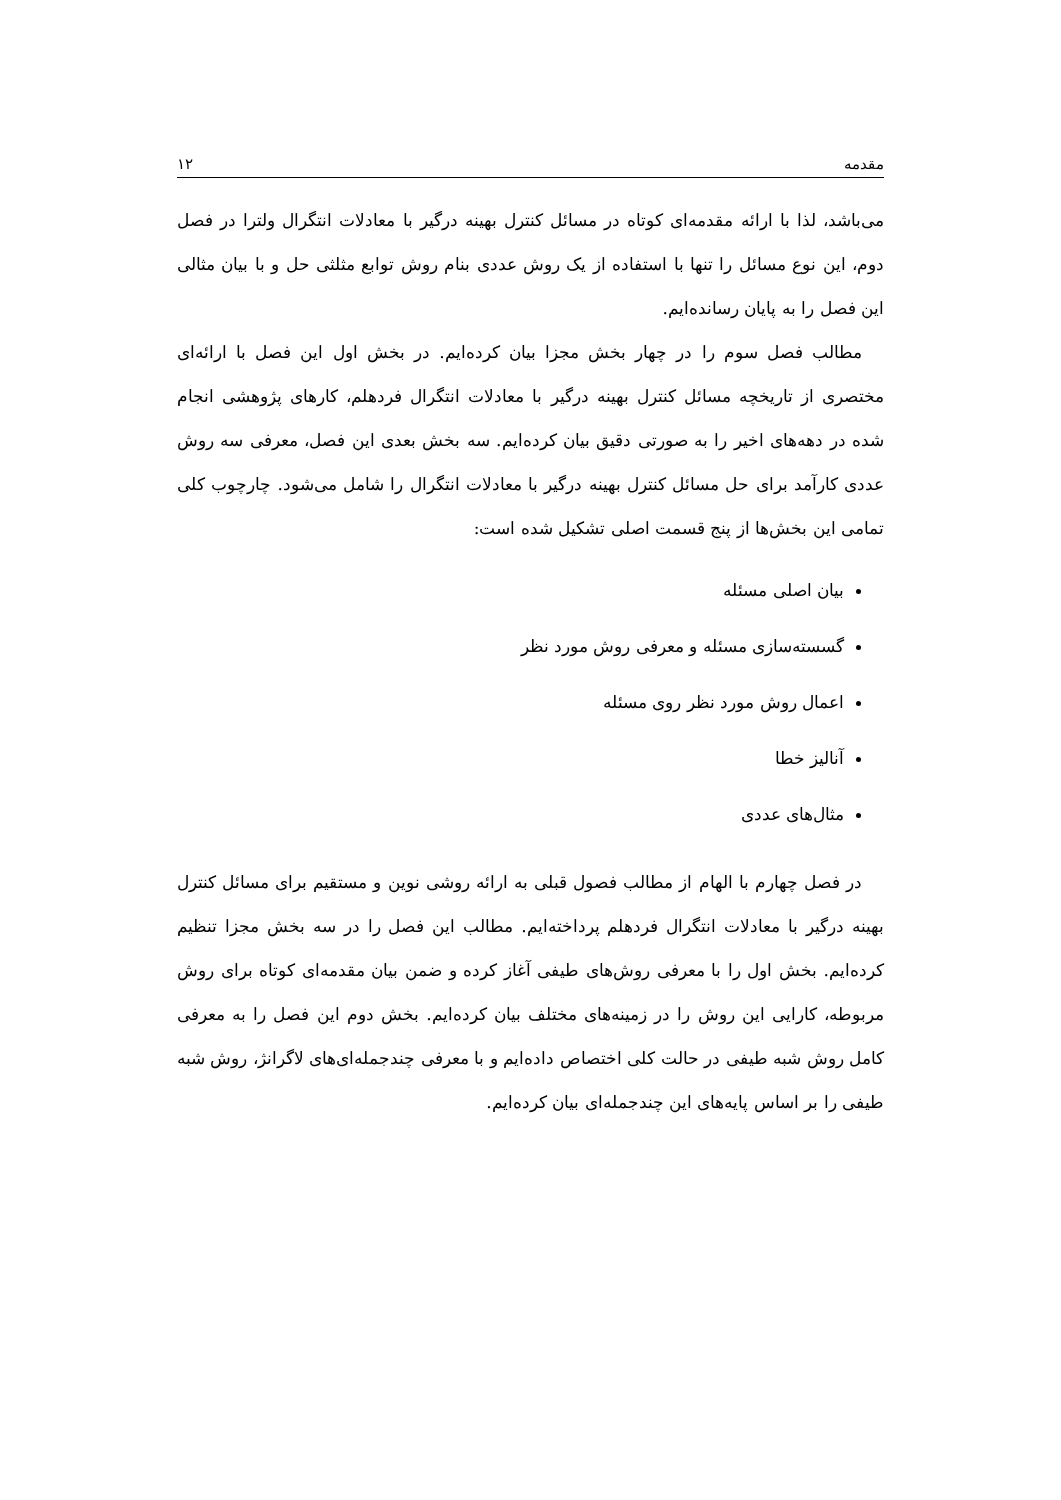مقدمه ۱۲
می‌باشد، لذا با ارائه مقدمه‌ای کوتاه در مسائل کنترل بهینه درگیر با معادلات انتگرال ولترا در فصل دوم، این نوع مسائل را تنها با استفاده از یک روش عددی بنام روش توابع مثلثی حل و با بیان مثالی این فصل را به پایان رسانده‌ایم.
مطالب فصل سوم را در چهار بخش مجزا بیان کرده‌ایم. در بخش اول این فصل با ارائه‌ای مختصری از تاریخچه مسائل کنترل بهینه درگیر با معادلات انتگرال فردهلم، کارهای پژوهشی انجام شده در دهه‌های اخیر را به صورتی دقیق بیان کرده‌ایم. سه بخش بعدی این فصل، معرفی سه روش عددی کارآمد برای حل مسائل کنترل بهینه درگیر با معادلات انتگرال را شامل می‌شود. چارچوب کلی تمامی این بخش‌ها از پنج قسمت اصلی تشکیل شده است:
بیان اصلی مسئله
گسسته‌سازی مسئله و معرفی روش مورد نظر
اعمال روش مورد نظر روی مسئله
آنالیز خطا
مثال‌های عددی
در فصل چهارم با الهام از مطالب فصول قبلی به ارائه روشی نوین و مستقیم برای مسائل کنترل بهینه درگیر با معادلات انتگرال فردهلم پرداخته‌ایم. مطالب این فصل را در سه بخش مجزا تنظیم کرده‌ایم. بخش اول را با معرفی روش‌های طیفی آغاز کرده و ضمن بیان مقدمه‌ای کوتاه برای روش مربوطه، کارایی این روش را در زمینه‌های مختلف بیان کرده‌ایم. بخش دوم این فصل را به معرفی کامل روش شبه طیفی در حالت کلی اختصاص داده‌ایم و با معرفی چندجمله‌ای‌های لاگرانژ، روش شبه طیفی را بر اساس پایه‌های این چندجمله‌ای بیان کرده‌ایم.